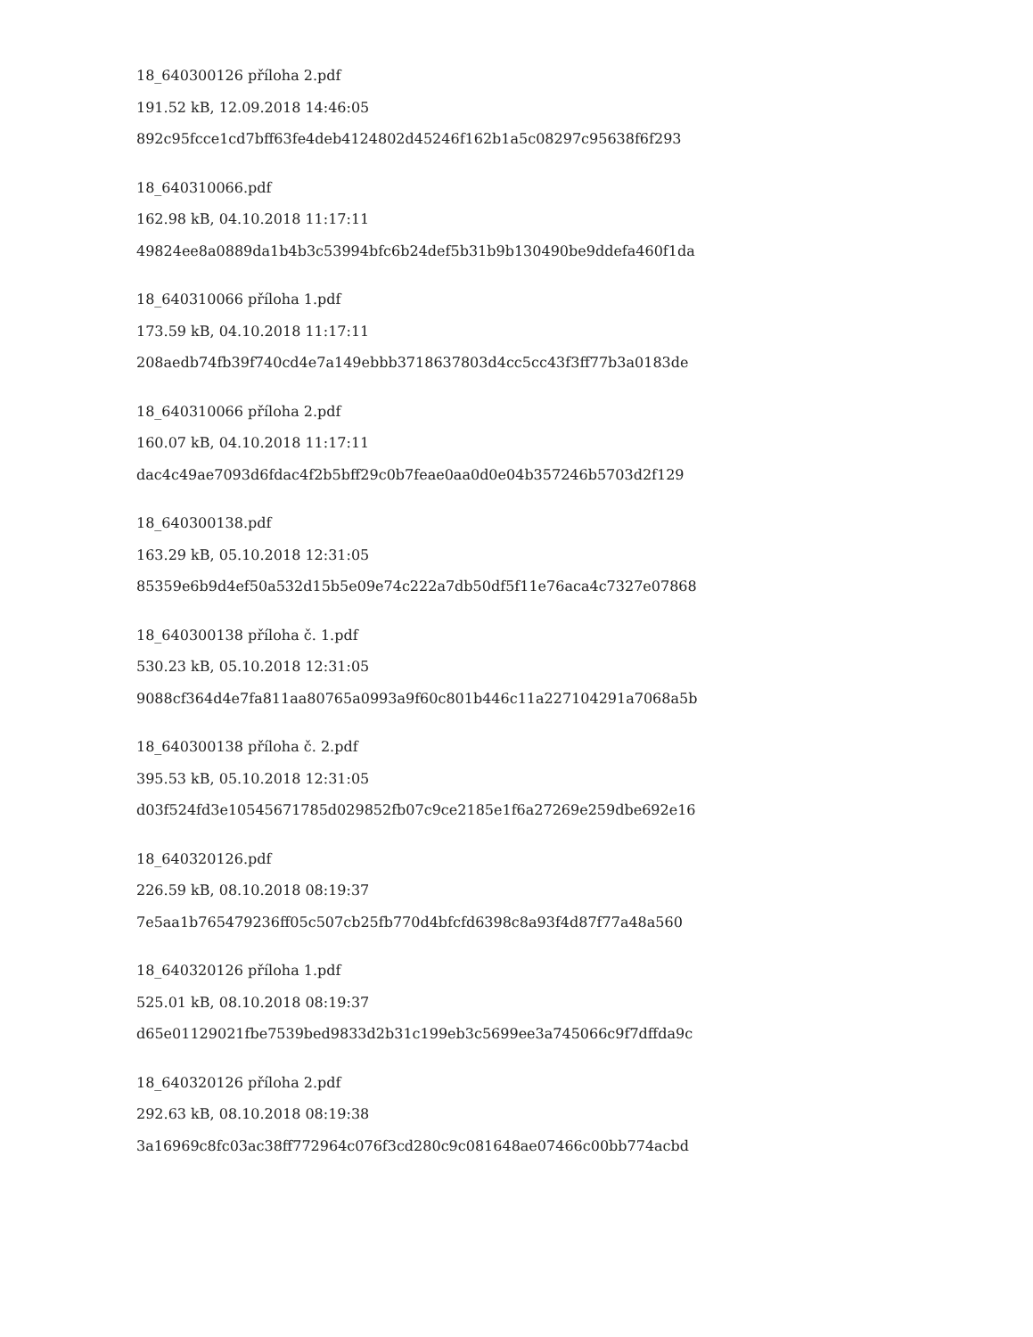18_640300126 příloha 2.pdf
191.52 kB, 12.09.2018 14:46:05
892c95fcce1cd7bff63fe4deb4124802d45246f162b1a5c08297c95638f6f293
18_640310066.pdf
162.98 kB, 04.10.2018 11:17:11
49824ee8a0889da1b4b3c53994bfc6b24def5b31b9b130490be9ddefa460f1da
18_640310066 příloha 1.pdf
173.59 kB, 04.10.2018 11:17:11
208aedb74fb39f740cd4e7a149ebbb3718637803d4cc5cc43f3ff77b3a0183de
18_640310066 příloha 2.pdf
160.07 kB, 04.10.2018 11:17:11
dac4c49ae7093d6fdac4f2b5bff29c0b7feae0aa0d0e04b357246b5703d2f129
18_640300138.pdf
163.29 kB, 05.10.2018 12:31:05
85359e6b9d4ef50a532d15b5e09e74c222a7db50df5f11e76aca4c7327e07868
18_640300138 příloha č. 1.pdf
530.23 kB, 05.10.2018 12:31:05
9088cf364d4e7fa811aa80765a0993a9f60c801b446c11a227104291a7068a5b
18_640300138 příloha č. 2.pdf
395.53 kB, 05.10.2018 12:31:05
d03f524fd3e10545671785d029852fb07c9ce2185e1f6a27269e259dbe692e16
18_640320126.pdf
226.59 kB, 08.10.2018 08:19:37
7e5aa1b765479236ff05c507cb25fb770d4bfcfd6398c8a93f4d87f77a48a560
18_640320126 příloha 1.pdf
525.01 kB, 08.10.2018 08:19:37
d65e01129021fbe7539bed9833d2b31c199eb3c5699ee3a745066c9f7dffda9c
18_640320126 příloha 2.pdf
292.63 kB, 08.10.2018 08:19:38
3a16969c8fc03ac38ff772964c076f3cd280c9c081648ae07466c00bb774acbd